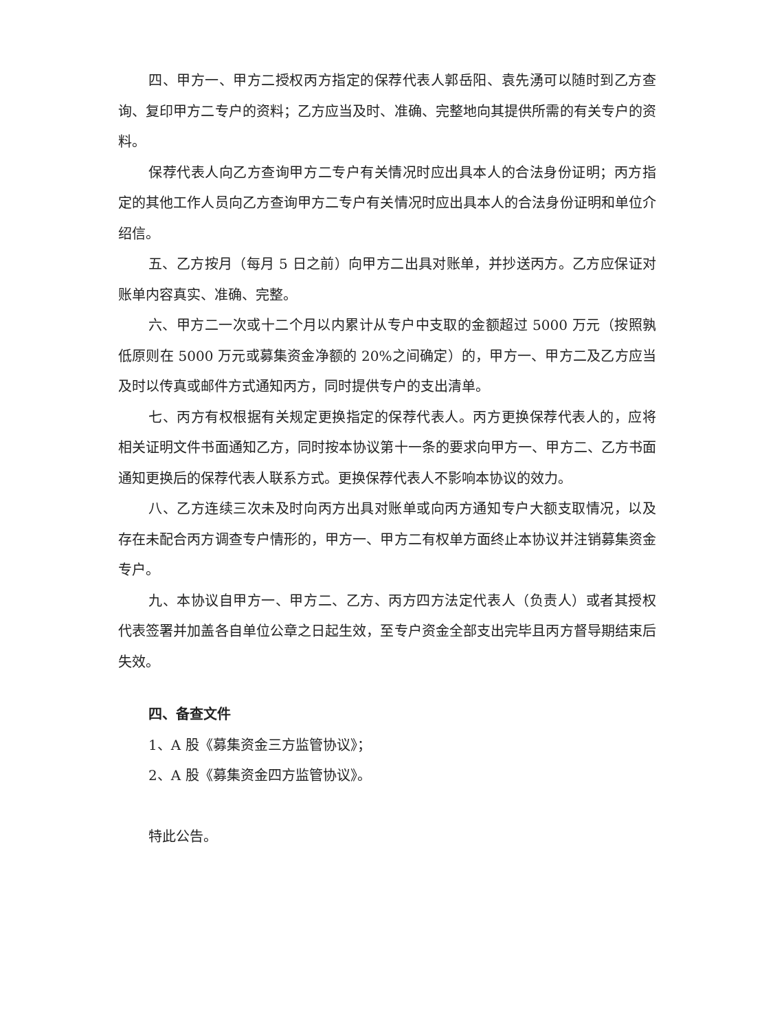四、甲方一、甲方二授权丙方指定的保荐代表人郭岳阳、袁先湧可以随时到乙方查询、复印甲方二专户的资料；乙方应当及时、准确、完整地向其提供所需的有关专户的资料。
保荐代表人向乙方查询甲方二专户有关情况时应出具本人的合法身份证明；丙方指定的其他工作人员向乙方查询甲方二专户有关情况时应出具本人的合法身份证明和单位介绍信。
五、乙方按月（每月 5 日之前）向甲方二出具对账单，并抄送丙方。乙方应保证对账单内容真实、准确、完整。
六、甲方二一次或十二个月以内累计从专户中支取的金额超过 5000 万元（按照孰低原则在 5000 万元或募集资金净额的 20%之间确定）的，甲方一、甲方二及乙方应当及时以传真或邮件方式通知丙方，同时提供专户的支出清单。
七、丙方有权根据有关规定更换指定的保荐代表人。丙方更换保荐代表人的，应将相关证明文件书面通知乙方，同时按本协议第十一条的要求向甲方一、甲方二、乙方书面通知更换后的保荐代表人联系方式。更换保荐代表人不影响本协议的效力。
八、乙方连续三次未及时向丙方出具对账单或向丙方通知专户大额支取情况，以及存在未配合丙方调查专户情形的，甲方一、甲方二有权单方面终止本协议并注销募集资金专户。
九、本协议自甲方一、甲方二、乙方、丙方四方法定代表人（负责人）或者其授权代表签署并加盖各自单位公章之日起生效，至专户资金全部支出完毕且丙方督导期结束后失效。
四、备查文件
1、A 股《募集资金三方监管协议》；
2、A 股《募集资金四方监管协议》。
特此公告。